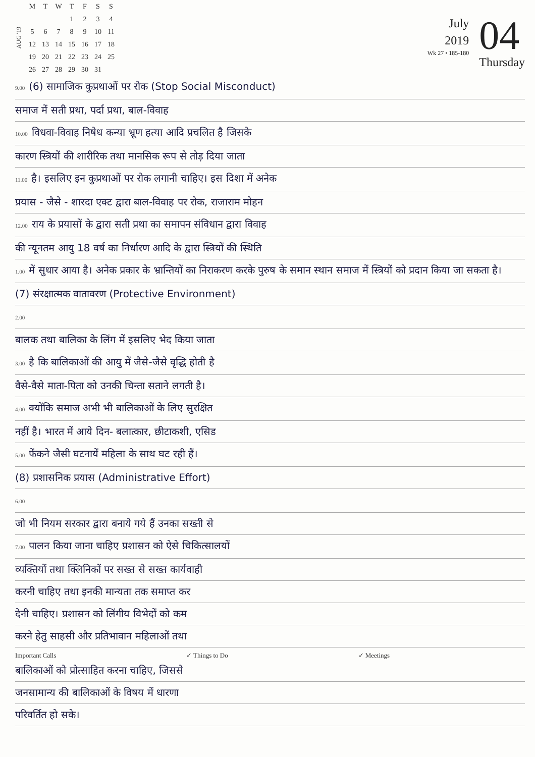AUG '19
| M | T | W | T | F | S | S |
| --- | --- | --- | --- | --- | --- | --- |
| | | | 1 | 2 | 3 | 4 |
| 5 | 6 | 7 | 8 | 9 | 10 | 11 |
| 12 | 13 | 14 | 15 | 16 | 17 | 18 |
| 19 | 20 | 21 | 22 | 23 | 24 | 25 |
| 26 | 27 | 28 | 29 | 30 | 31 | |
July
2019
Wk 27 • 185-180
04
Thursday
9.00 (6) सामाजिक कुप्रथाओं पर रोक (Stop Social Misconduct)
समाज में सती प्रथा, पर्दा प्रथा, बाल-विवाह
10.00 विधवा-विवाह निषेध कन्या भ्रूण हत्या आदि प्रचलित है जिसके
कारण स्त्रियों की शारीरिक तथा मानसिक रूप से तोड़ दिया जाता
11.00 है। इसलिए इन कुप्रथाओं पर रोक लगानी चाहिए। इस दिशा में अनेक
प्रयास - जैसे - शारदा एक्ट द्वारा बाल-विवाह पर रोक, राजाराम मोहन
12.00 राय के प्रयासों के द्वारा सती प्रथा का समापन संविधान द्वारा विवाह
की न्यूनतम आयु 18 वर्ष का निर्धारण आदि के द्वारा स्त्रियों की स्थिति
1.00 में सुधार आया है। अनेक प्रकार के भ्रान्तियों का निराकरण करके पुरुष के समान स्थान समाज में स्त्रियों को प्रदान किया जा सकता है।
(7) संरक्षात्मक वातावरण (Protective Environment)
2.00
बालक तथा बालिका के लिंग में इसलिए भेद किया जाता
3.00 है कि बालिकाओं की आयु में जैसे-जैसे वृद्धि होती है
वैसे-वैसे माता-पिता को उनकी चिन्ता सताने लगती है।
4.00 क्योंकि समाज अभी भी बालिकाओं के लिए सुरक्षित
नहीं है। भारत में आये दिन- बलात्कार, छीटाकशी, एसिड
5.00 फेंकने जैसी घटनायें महिला के साथ घट रही हैं।
(8) प्रशासनिक प्रयास (Administrative Effort)
6.00
जो भी नियम सरकार द्वारा बनाये गये हैं उनका सख्ती से
7.00 पालन किया जाना चाहिए प्रशासन को ऐसे चिकित्सालयों
व्यक्तियों तथा क्लिनिकों पर सख्त से सख्त कार्यवाही
करनी चाहिए तथा इनकी मान्यता तक समाप्त कर
देनी चाहिए। प्रशासन को लिंगीय विभेदों को कम
करने हेतु साहसी और प्रतिभावान महिलाओं तथा
Important Calls ✓ Things to Do ✓ Meetings
बालिकाओं को प्रोत्साहित करना चाहिए, जिससे
जनसामान्य की बालिकाओं के विषय में धारणा
परिवर्तित हो सके।